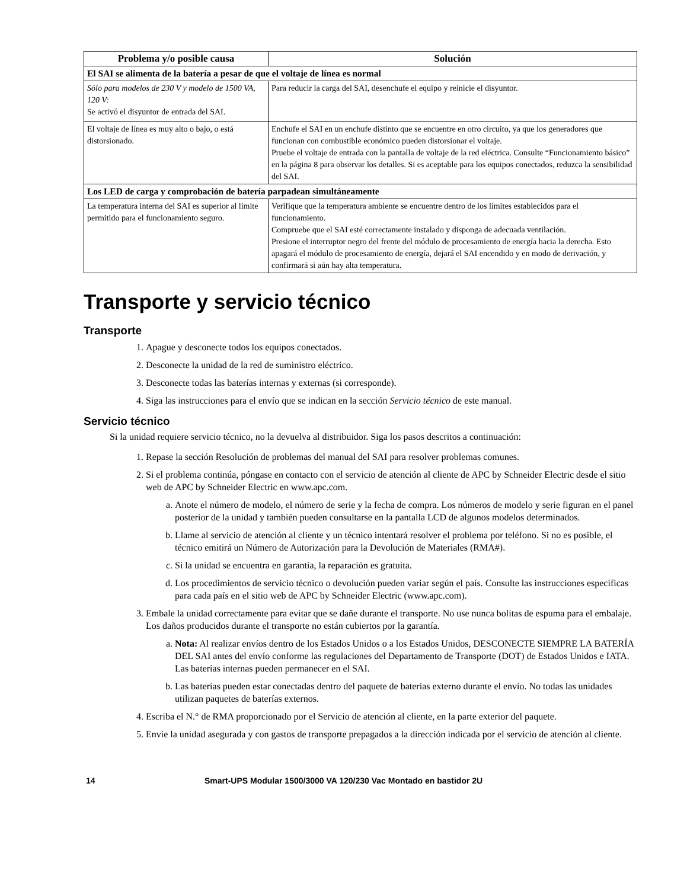| Problema y/o posible causa | Solución |
| --- | --- |
| El SAI se alimenta de la batería a pesar de que el voltaje de línea es normal | |
| Sólo para modelos de 230 V y modelo de 1500 VA, 120 V: Se activó el disyuntor de entrada del SAI. | Para reducir la carga del SAI, desenchufe el equipo y reinicie el disyuntor. |
| El voltaje de línea es muy alto o bajo, o está distorsionado. | Enchufe el SAI en un enchufe distinto que se encuentre en otro circuito, ya que los generadores que funcionan con combustible económico pueden distorsionar el voltaje. Pruebe el voltaje de entrada con la pantalla de voltaje de la red eléctrica. Consulte “Funcionamiento básico” en la página 8 para observar los detalles. Si es aceptable para los equipos conectados, reduzca la sensibilidad del SAI. |
| Los LED de carga y comprobación de batería parpadean simultáneamente | |
| La temperatura interna del SAI es superior al límite permitido para el funcionamiento seguro. | Verifique que la temperatura ambiente se encuentre dentro de los límites establecidos para el funcionamiento. Compruebe que el SAI esté correctamente instalado y disponga de adecuada ventilación. Presione el interruptor negro del frente del módulo de procesamiento de energía hacia la derecha. Esto apagará el módulo de procesamiento de energía, dejará el SAI encendido y en modo de derivación, y confirmará si aún hay alta temperatura. |
Transporte y servicio técnico
Transporte
1. Apague y desconecte todos los equipos conectados.
2. Desconecte la unidad de la red de suministro eléctrico.
3. Desconecte todas las baterías internas y externas (si corresponde).
4. Siga las instrucciones para el envío que se indican en la sección Servicio técnico de este manual.
Servicio técnico
Si la unidad requiere servicio técnico, no la devuelva al distribuidor. Siga los pasos descritos a continuación:
1. Repase la sección Resolución de problemas del manual del SAI para resolver problemas comunes.
2. Si el problema continúa, póngase en contacto con el servicio de atención al cliente de APC by Schneider Electric desde el sitio web de APC by Schneider Electric en www.apc.com.
a. Anote el número de modelo, el número de serie y la fecha de compra. Los números de modelo y serie figuran en el panel posterior de la unidad y también pueden consultarse en la pantalla LCD de algunos modelos determinados.
b. Llame al servicio de atención al cliente y un técnico intentará resolver el problema por teléfono. Si no es posible, el técnico emitirá un Número de Autorización para la Devolución de Materiales (RMA#).
c. Si la unidad se encuentra en garantía, la reparación es gratuita.
d. Los procedimientos de servicio técnico o devolución pueden variar según el país. Consulte las instrucciones específicas para cada país en el sitio web de APC by Schneider Electric (www.apc.com).
3. Embale la unidad correctamente para evitar que se dañe durante el transporte. No use nunca bolitas de espuma para el embalaje. Los daños producidos durante el transporte no están cubiertos por la garantía.
a. Nota: Al realizar envíos dentro de los Estados Unidos o a los Estados Unidos, DESCONECTE SIEMPRE LA BATERÍA DEL SAI antes del envío conforme las regulaciones del Departamento de Transporte (DOT) de Estados Unidos e IATA. Las baterías internas pueden permanecer en el SAI.
b. Las baterías pueden estar conectadas dentro del paquete de baterías externo durante el envío. No todas las unidades utilizan paquetes de baterías externos.
4. Escriba el N.° de RMA proporcionado por el Servicio de atención al cliente, en la parte exterior del paquete.
5. Envíe la unidad asegurada y con gastos de transporte prepagados a la dirección indicada por el servicio de atención al cliente.
14 Smart-UPS Modular 1500/3000 VA 120/230 Vac Montado en bastidor 2U